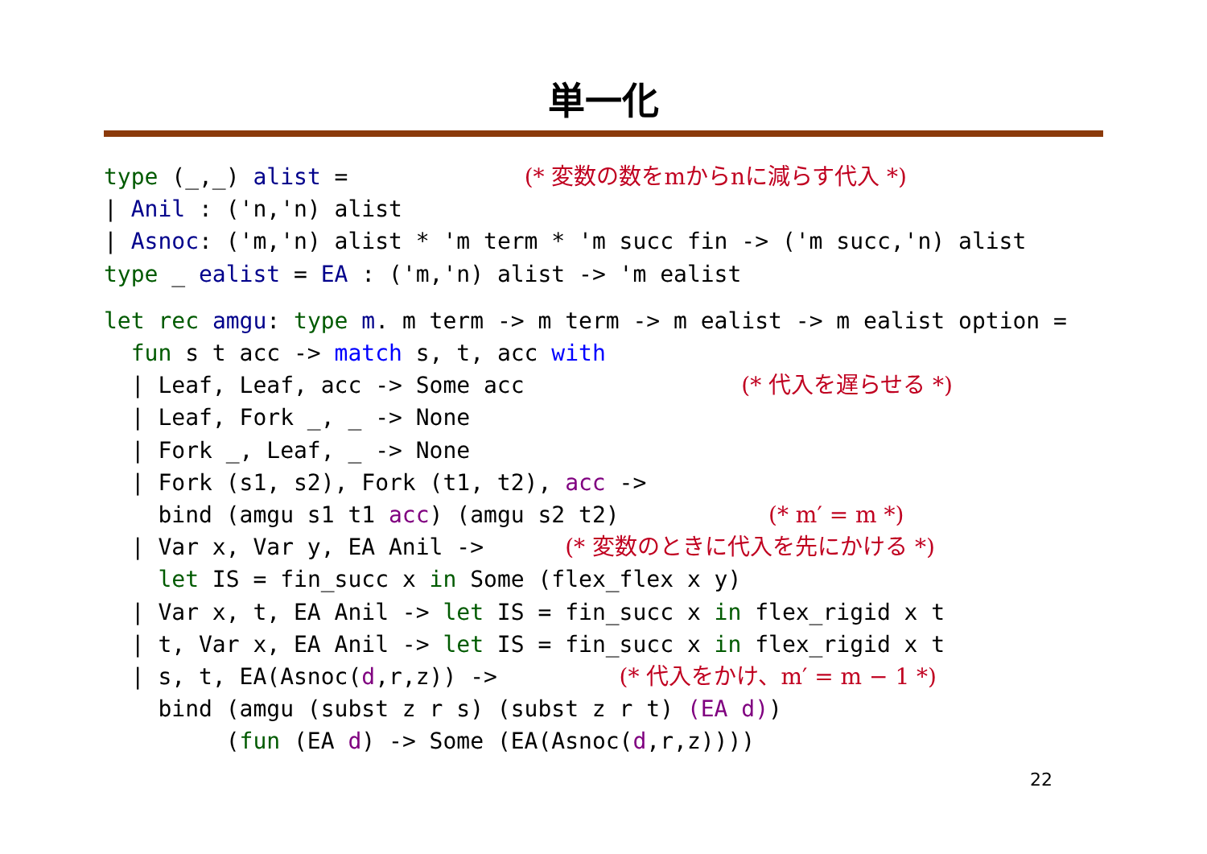単一化
type (_,_) alist =             (* 変数の数をmからnに減らす代入 *)
| Anil : ('n,'n) alist
| Asnoc: ('m,'n) alist * 'm term * 'm succ fin -> ('m succ,'n) alist
type _ ealist = EA : ('m,'n) alist -> 'm ealist
 let rec amgu: type m. m term -> m term -> m ealist -> m ealist option =
  fun s t acc -> match s, t, acc with
  | Leaf, Leaf, acc -> Some acc                (* 代入を遅らせる *)
  | Leaf, Fork _, _ -> None
  | Fork _, Leaf, _ -> None
  | Fork (s1, s2), Fork (t1, t2), acc ->
    bind (amgu s1 t1 acc) (amgu s2 t2)           (* m′ = m *)
  | Var x, Var y, EA Anil ->      (* 変数のときに代入を先にかける *)
    let IS = fin_succ x in Some (flex_flex x y)
  | Var x, t, EA Anil -> let IS = fin_succ x in flex_rigid x t
  | t, Var x, EA Anil -> let IS = fin_succ x in flex_rigid x t
  | s, t, EA(Asnoc(d,r,z)) ->         (* 代入をかけ、m′ = m − 1 *)
    bind (amgu (subst z r s) (subst z r t) (EA d))
         (fun (EA d) -> Some (EA(Asnoc(d,r,z))))
22